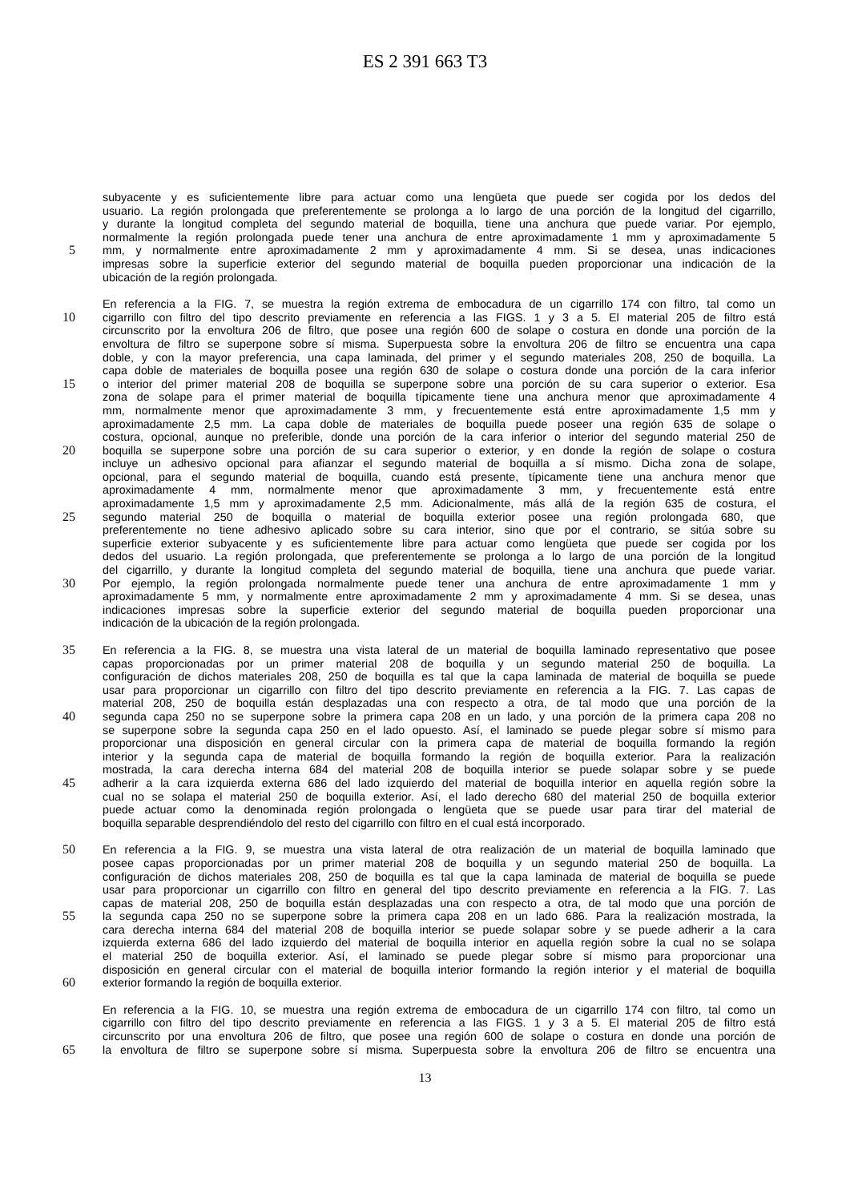ES 2 391 663 T3
subyacente y es suficientemente libre para actuar como una lengüeta que puede ser cogida por los dedos del
usuario. La región prolongada que preferentemente se prolonga a lo largo de una porción de la longitud del cigarrillo,
y durante la longitud completa del segundo material de boquilla, tiene una anchura que puede variar. Por ejemplo,
normalmente la región prolongada puede tener una anchura de entre aproximadamente 1 mm y aproximadamente 5
5 mm, y normalmente entre aproximadamente 2 mm y aproximadamente 4 mm. Si se desea, unas indicaciones
impresas sobre la superficie exterior del segundo material de boquilla pueden proporcionar una indicación de la
ubicación de la región prolongada.
En referencia a la FIG. 7, se muestra la región extrema de embocadura de un cigarrillo 174 con filtro, tal como un
10 cigarrillo con filtro del tipo descrito previamente en referencia a las FIGS. 1 y 3 a 5. El material 205 de filtro está
circunscrito por la envoltura 206 de filtro, que posee una región 600 de solape o costura en donde una porción de la
envoltura de filtro se superpone sobre sí misma. Superpuesta sobre la envoltura 206 de filtro se encuentra una capa
doble, y con la mayor preferencia, una capa laminada, del primer y el segundo materiales 208, 250 de boquilla. La
capa doble de materiales de boquilla posee una región 630 de solape o costura donde una porción de la cara inferior
15 o interior del primer material 208 de boquilla se superpone sobre una porción de su cara superior o exterior. Esa
zona de solape para el primer material de boquilla típicamente tiene una anchura menor que aproximadamente 4
mm, normalmente menor que aproximadamente 3 mm, y frecuentemente está entre aproximadamente 1,5 mm y
aproximadamente 2,5 mm. La capa doble de materiales de boquilla puede poseer una región 635 de solape o
costura, opcional, aunque no preferible, donde una porción de la cara inferior o interior del segundo material 250 de
20 boquilla se superpone sobre una porción de su cara superior o exterior, y en donde la región de solape o costura
incluye un adhesivo opcional para afianzar el segundo material de boquilla a sí mismo. Dicha zona de solape,
opcional, para el segundo material de boquilla, cuando está presente, típicamente tiene una anchura menor que
aproximadamente 4 mm, normalmente menor que aproximadamente 3 mm, y frecuentemente está entre
aproximadamente 1,5 mm y aproximadamente 2,5 mm. Adicionalmente, más allá de la región 635 de costura, el
25 segundo material 250 de boquilla o material de boquilla exterior posee una región prolongada 680, que
preferentemente no tiene adhesivo aplicado sobre su cara interior, sino que por el contrario, se sitúa sobre su
superficie exterior subyacente y es suficientemente libre para actuar como lengüeta que puede ser cogida por los
dedos del usuario. La región prolongada, que preferentemente se prolonga a lo largo de una porción de la longitud
del cigarrillo, y durante la longitud completa del segundo material de boquilla, tiene una anchura que puede variar.
30 Por ejemplo, la región prolongada normalmente puede tener una anchura de entre aproximadamente 1 mm y
aproximadamente 5 mm, y normalmente entre aproximadamente 2 mm y aproximadamente 4 mm. Si se desea, unas
indicaciones impresas sobre la superficie exterior del segundo material de boquilla pueden proporcionar una
indicación de la ubicación de la región prolongada.
35 En referencia a la FIG. 8, se muestra una vista lateral de un material de boquilla laminado representativo que posee
capas proporcionadas por un primer material 208 de boquilla y un segundo material 250 de boquilla. La
configuración de dichos materiales 208, 250 de boquilla es tal que la capa laminada de material de boquilla se puede
usar para proporcionar un cigarrillo con filtro del tipo descrito previamente en referencia a la FIG. 7. Las capas de
material 208, 250 de boquilla están desplazadas una con respecto a otra, de tal modo que una porción de la
40 segunda capa 250 no se superpone sobre la primera capa 208 en un lado, y una porción de la primera capa 208 no
se superpone sobre la segunda capa 250 en el lado opuesto. Así, el laminado se puede plegar sobre sí mismo para
proporcionar una disposición en general circular con la primera capa de material de boquilla formando la región
interior y la segunda capa de material de boquilla formando la región de boquilla exterior. Para la realización
mostrada, la cara derecha interna 684 del material 208 de boquilla interior se puede solapar sobre y se puede
45 adherir a la cara izquierda externa 686 del lado izquierdo del material de boquilla interior en aquella región sobre la
cual no se solapa el material 250 de boquilla exterior. Así, el lado derecho 680 del material 250 de boquilla exterior
puede actuar como la denominada región prolongada o lengüeta que se puede usar para tirar del material de
boquilla separable desprendiéndolo del resto del cigarrillo con filtro en el cual está incorporado.
50 En referencia a la FIG. 9, se muestra una vista lateral de otra realización de un material de boquilla laminado que
posee capas proporcionadas por un primer material 208 de boquilla y un segundo material 250 de boquilla. La
configuración de dichos materiales 208, 250 de boquilla es tal que la capa laminada de material de boquilla se puede
usar para proporcionar un cigarrillo con filtro en general del tipo descrito previamente en referencia a la FIG. 7. Las
capas de material 208, 250 de boquilla están desplazadas una con respecto a otra, de tal modo que una porción de
55 la segunda capa 250 no se superpone sobre la primera capa 208 en un lado 686. Para la realización mostrada, la
cara derecha interna 684 del material 208 de boquilla interior se puede solapar sobre y se puede adherir a la cara
izquierda externa 686 del lado izquierdo del material de boquilla interior en aquella región sobre la cual no se solapa
el material 250 de boquilla exterior. Así, el laminado se puede plegar sobre sí mismo para proporcionar una
disposición en general circular con el material de boquilla interior formando la región interior y el material de boquilla
60 exterior formando la región de boquilla exterior.
En referencia a la FIG. 10, se muestra una región extrema de embocadura de un cigarrillo 174 con filtro, tal como un
cigarrillo con filtro del tipo descrito previamente en referencia a las FIGS. 1 y 3 a 5. El material 205 de filtro está
circunscrito por una envoltura 206 de filtro, que posee una región 600 de solape o costura en donde una porción de
65 la envoltura de filtro se superpone sobre sí misma. Superpuesta sobre la envoltura 206 de filtro se encuentra una
13